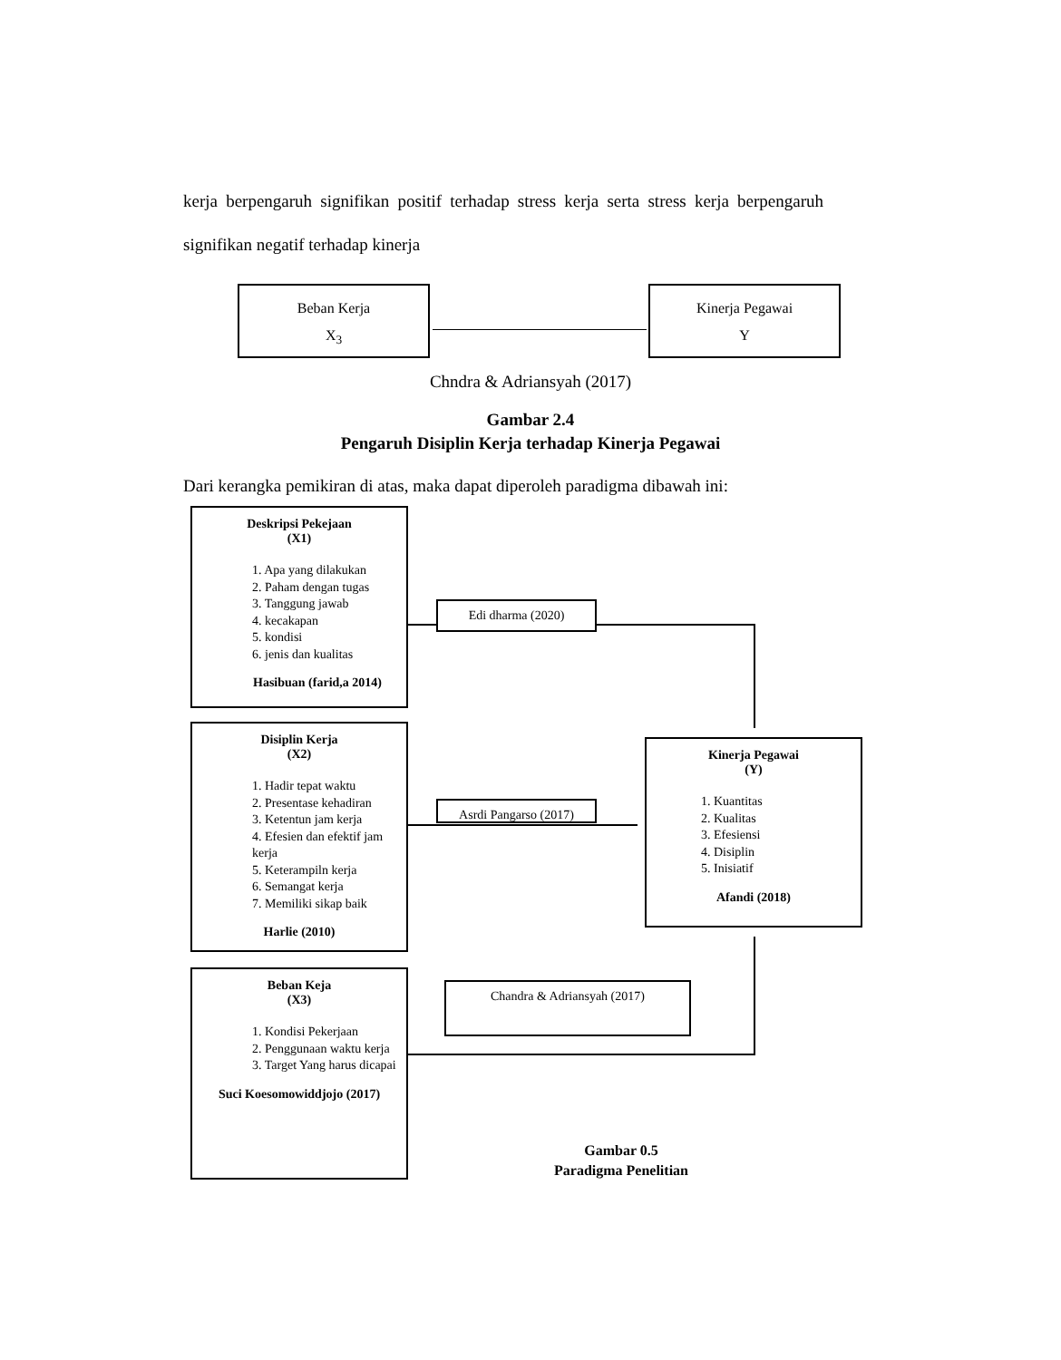kerja berpengaruh signifikan positif terhadap stress kerja serta stress kerja berpengaruh signifikan negatif terhadap kinerja
Beban Kerja
X<sub>3</sub>
Kinerja Pegawai
Y
Chndra & Adriansyah (2017)
Gambar 2.4
Pengaruh Disiplin Kerja terhadap Kinerja Pegawai
Dari kerangka pemikiran di atas, maka dapat diperoleh paradigma dibawah ini:
Deskripsi Pekejaan
(X1)
1. Apa yang dilakukan
2. Paham dengan tugas
3. Tanggung jawab
4. kecakapan
5. kondisi
6. jenis dan kualitas
Hasibuan (farid,a 2014)
Disiplin Kerja
(X2)
1. Hadir tepat waktu
2. Presentase kehadiran
3. Ketentun jam kerja
4. Efesien dan efektif jam kerja
5. Keterampiln kerja
6. Semangat kerja
7. Memiliki sikap baik
Harlie (2010)
Beban Keja
(X3)
1. Kondisi Pekerjaan
2. Penggunaan waktu kerja
3. Target Yang harus dicapai
Suci Koesomowiddjojo (2017)
Kinerja Pegawai
(Y)
1. Kuantitas
2. Kualitas
3. Efesiensi
4. Disiplin
5. Inisiatif
Afandi (2018)
Edi dharma (2020)
Asrdi Pangarso (2017)
Chandra & Adriansyah (2017)
Gambar 0.5
Paradigma Penelitian